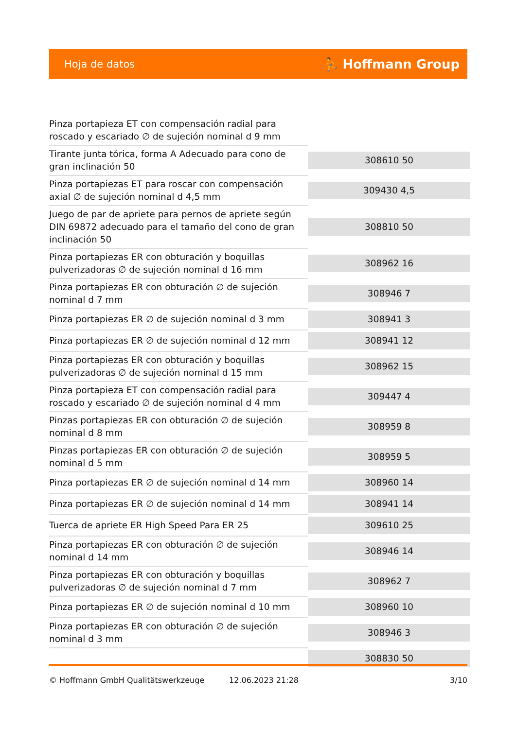Hoja de datos ⛹ Hoffmann Group
| Pinza portapieza ET con compensación radial para roscado y escariado ∅ de sujeción nominal d 9 mm | |
| Tirante junta tórica, forma A Adecuado para cono de gran inclinación 50 | 308610 50 |
| Pinza portapiezas ET para roscar con compensación axial ∅ de sujeción nominal d 4,5 mm | 309430 4,5 |
| Juego de par de apriete para pernos de apriete según DIN 69872 adecuado para el tamaño del cono de gran inclinación 50 | 308810 50 |
| Pinza portapiezas ER con obturación y boquillas pulverizadoras ∅ de sujeción nominal d 16 mm | 308962 16 |
| Pinza portapiezas ER con obturación ∅ de sujeción nominal d 7 mm | 308946 7 |
| Pinza portapiezas ER ∅ de sujeción nominal d 3 mm | 308941 3 |
| Pinza portapiezas ER ∅ de sujeción nominal d 12 mm | 308941 12 |
| Pinza portapiezas ER con obturación y boquillas pulverizadoras ∅ de sujeción nominal d 15 mm | 308962 15 |
| Pinza portapieza ET con compensación radial para roscado y escariado ∅ de sujeción nominal d 4 mm | 309447 4 |
| Pinzas portapiezas ER con obturación ∅ de sujeción nominal d 8 mm | 308959 8 |
| Pinzas portapiezas ER con obturación ∅ de sujeción nominal d 5 mm | 308959 5 |
| Pinza portapiezas ER ∅ de sujeción nominal d 14 mm | 308960 14 |
| Pinza portapiezas ER ∅ de sujeción nominal d 14 mm | 308941 14 |
| Tuerca de apriete ER High Speed Para ER 25 | 309610 25 |
| Pinza portapiezas ER con obturación ∅ de sujeción nominal d 14 mm | 308946 14 |
| Pinza portapiezas ER con obturación y boquillas pulverizadoras ∅ de sujeción nominal d 7 mm | 308962 7 |
| Pinza portapiezas ER ∅ de sujeción nominal d 10 mm | 308960 10 |
| Pinza portapiezas ER con obturación ∅ de sujeción nominal d 3 mm | 308946 3 |
| | 308830 50 |
© Hoffmann GmbH Qualitätswerkzeuge 12.06.2023 21:28 3/10